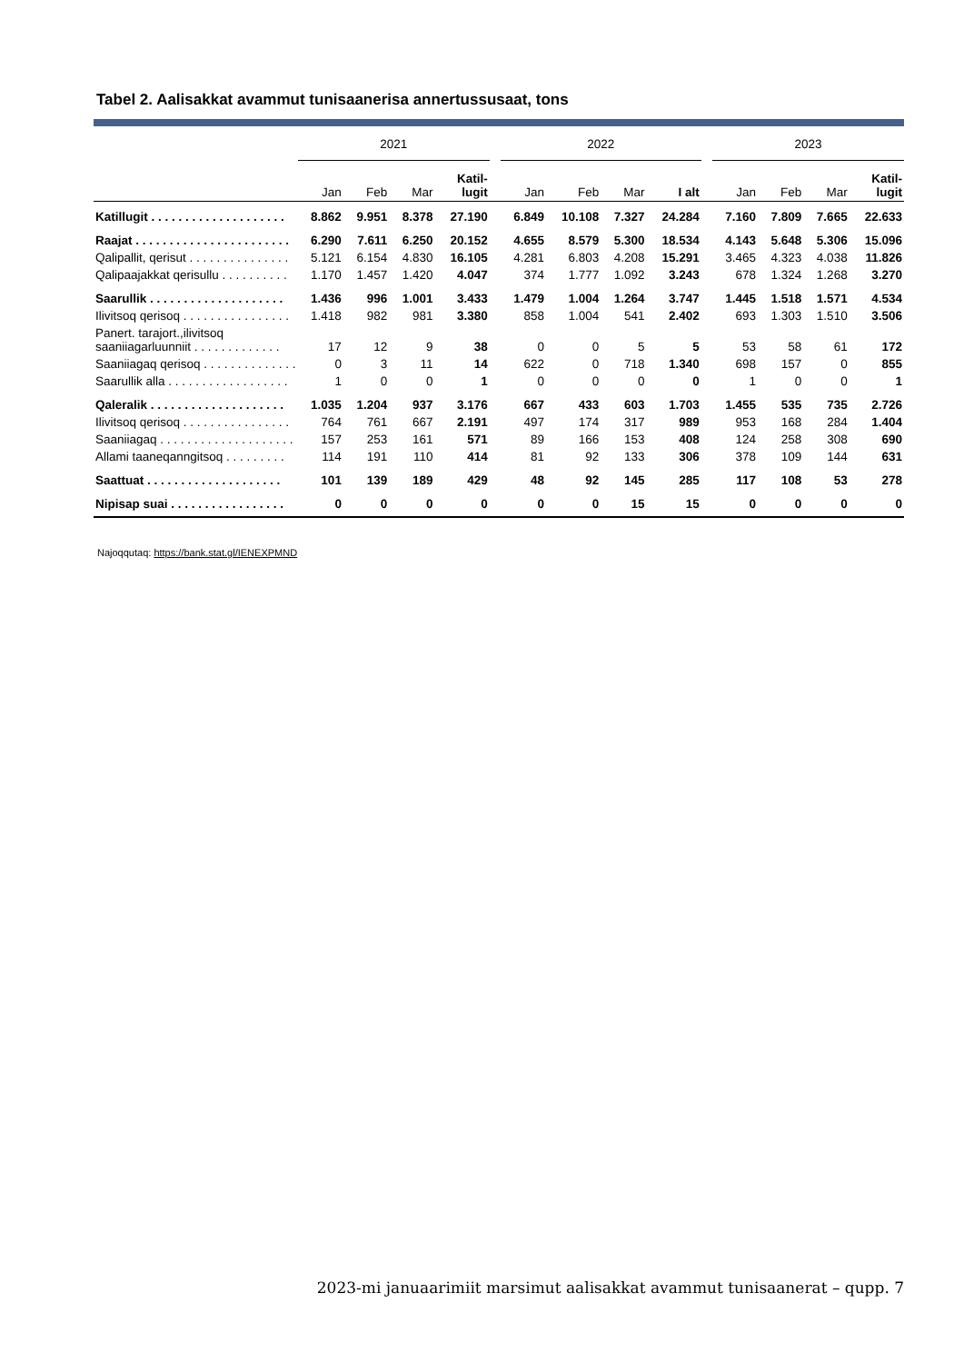Tabel 2. Aalisakkat avammut tunisaanerisa annertussusaat, tons
| | 2021 | | | | | 2022 | | | | | 2023 | | | |
| --- | --- | --- | --- | --- | --- | --- | --- | --- | --- | --- | --- | --- | --- | --- |
| | Jan | Feb | Mar | Katil- lugit | | Jan | Feb | Mar | I alt | | Jan | Feb | Mar | Katil- lugit |
| Katillugit . . . . . . . . . . . . . . . . . . . . | 8.862 | 9.951 | 8.378 | 27.190 | | 6.849 | 10.108 | 7.327 | 24.284 | | 7.160 | 7.809 | 7.665 | 22.633 |
| Raajat . . . . . . . . . . . . . . . . . . . . . . . | 6.290 | 7.611 | 6.250 | 20.152 | | 4.655 | 8.579 | 5.300 | 18.534 | | 4.143 | 5.648 | 5.306 | 15.096 |
| Qalipallit, qerisut . . . . . . . . . . . . . . . | 5.121 | 6.154 | 4.830 | 16.105 | | 4.281 | 6.803 | 4.208 | 15.291 | | 3.465 | 4.323 | 4.038 | 11.826 |
| Qalipaajakkat qerisullu . . . . . . . . . . | 1.170 | 1.457 | 1.420 | 4.047 | | 374 | 1.777 | 1.092 | 3.243 | | 678 | 1.324 | 1.268 | 3.270 |
| Saarullik . . . . . . . . . . . . . . . . . . . . | 1.436 | 996 | 1.001 | 3.433 | | 1.479 | 1.004 | 1.264 | 3.747 | | 1.445 | 1.518 | 1.571 | 4.534 |
| Ilivitsoq qerisoq . . . . . . . . . . . . . . . . | 1.418 | 982 | 981 | 3.380 | | 858 | 1.004 | 541 | 2.402 | | 693 | 1.303 | 1.510 | 3.506 |
| Panert. tarajort.,ilivitsoq saaniiagarluunniit . . . . . . . . . . . . . | 17 | 12 | 9 | 38 | | 0 | 0 | 5 | 5 | | 53 | 58 | 61 | 172 |
| Saaniiagaq qerisoq . . . . . . . . . . . . . . | 0 | 3 | 11 | 14 | | 622 | 0 | 718 | 1.340 | | 698 | 157 | 0 | 855 |
| Saarullik alla . . . . . . . . . . . . . . . . . . | 1 | 0 | 0 | 1 | | 0 | 0 | 0 | 0 | | 1 | 0 | 0 | 1 |
| Qaleralik . . . . . . . . . . . . . . . . . . . . | 1.035 | 1.204 | 937 | 3.176 | | 667 | 433 | 603 | 1.703 | | 1.455 | 535 | 735 | 2.726 |
| Ilivitsoq qerisoq . . . . . . . . . . . . . . . . | 764 | 761 | 667 | 2.191 | | 497 | 174 | 317 | 989 | | 953 | 168 | 284 | 1.404 |
| Saaniiagaq . . . . . . . . . . . . . . . . . . . . | 157 | 253 | 161 | 571 | | 89 | 166 | 153 | 408 | | 124 | 258 | 308 | 690 |
| Allami taaneqanngitsoq . . . . . . . . . | 114 | 191 | 110 | 414 | | 81 | 92 | 133 | 306 | | 378 | 109 | 144 | 631 |
| Saattuat . . . . . . . . . . . . . . . . . . . . | 101 | 139 | 189 | 429 | | 48 | 92 | 145 | 285 | | 117 | 108 | 53 | 278 |
| Nipisap suai . . . . . . . . . . . . . . . . . | 0 | 0 | 0 | 0 | | 0 | 0 | 15 | 15 | | 0 | 0 | 0 | 0 |
Najoqqutaq: https://bank.stat.gl/IENEXPMND
2023-mi januaarimiit marsimut aalisakkat avammut tunisaanerat – qupp. 7